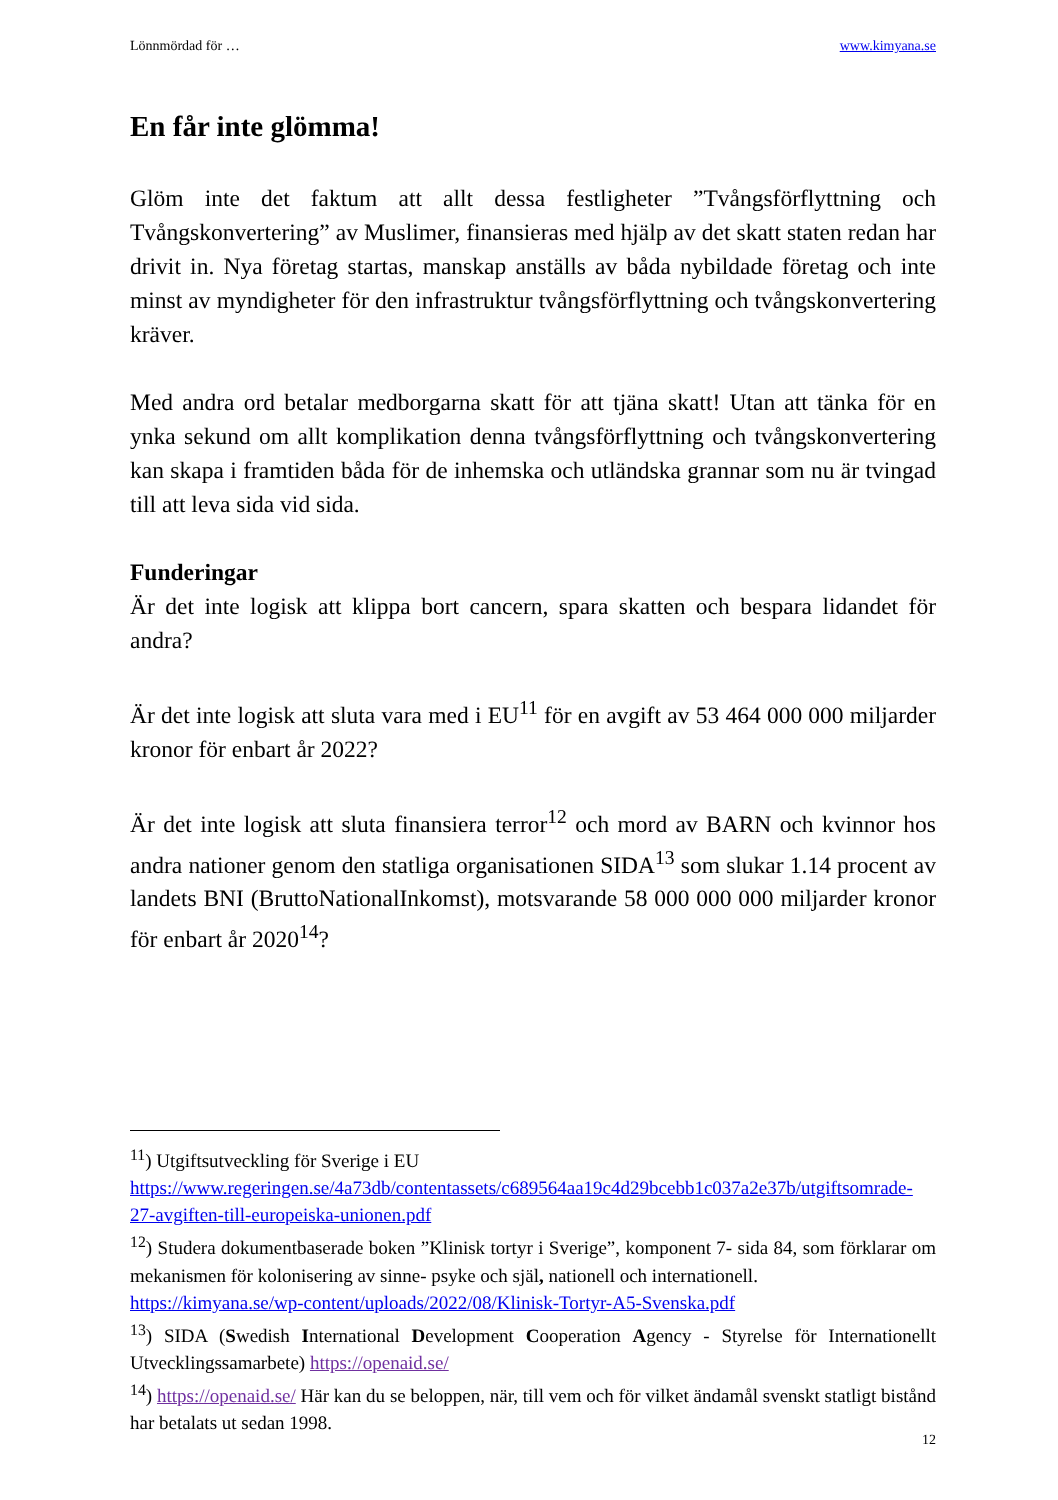Lönnmördad för … www.kimyana.se
En får inte glömma!
Glöm inte det faktum att allt dessa festligheter ”Tvångsförflyttning och Tvångskonvertering” av Muslimer, finansieras med hjälp av det skatt staten redan har drivit in. Nya företag startas, manskap anställs av båda nybildade företag och inte minst av myndigheter för den infrastruktur tvångsförflyttning och tvångskonvertering kräver.
Med andra ord betalar medborgarna skatt för att tjäna skatt! Utan att tänka för en ynka sekund om allt komplikation denna tvångsförflyttning och tvångskonvertering kan skapa i framtiden båda för de inhemska och utländska grannar som nu är tvingad till att leva sida vid sida.
Funderingar
Är det inte logisk att klippa bort cancern, spara skatten och bespara lidandet för andra?
Är det inte logisk att sluta vara med i EU<sup>11</sup> för en avgift av 53 464 000 000 miljarder kronor för enbart år 2022?
Är det inte logisk att sluta finansiera terror<sup>12</sup> och mord av BARN och kvinnor hos andra nationer genom den statliga organisationen SIDA<sup>13</sup> som slukar 1.14 procent av landets BNI (BruttoNationalInkomst), motsvarande 58 000 000 000 miljarder kronor för enbart år 2020<sup>14</sup>?
<sup>11</sup>) Utgiftsutveckling för Sverige i EU
https://www.regeringen.se/4a73db/contentassets/c689564aa19c4d29bcebb1c037a2e37b/utgiftsomrade-27-avgiften-till-europeiska-unionen.pdf
<sup>12</sup>) Studera dokumentbaserade boken ”Klinisk tortyr i Sverige”, komponent 7- sida 84, som förklarar om mekanismen för kolonisering av sinne- psyke och själ, nationell och internationell.
https://kimyana.se/wp-content/uploads/2022/08/Klinisk-Tortyr-A5-Svenska.pdf
<sup>13</sup>) SIDA (Swedish International Development Cooperation Agency - Styrelse för Internationellt Utvecklingssamarbete) https://openaid.se/
<sup>14</sup>) https://openaid.se/ Här kan du se beloppen, när, till vem och för vilket ändamål svenskt statligt bistånd har betalats ut sedan 1998.
12